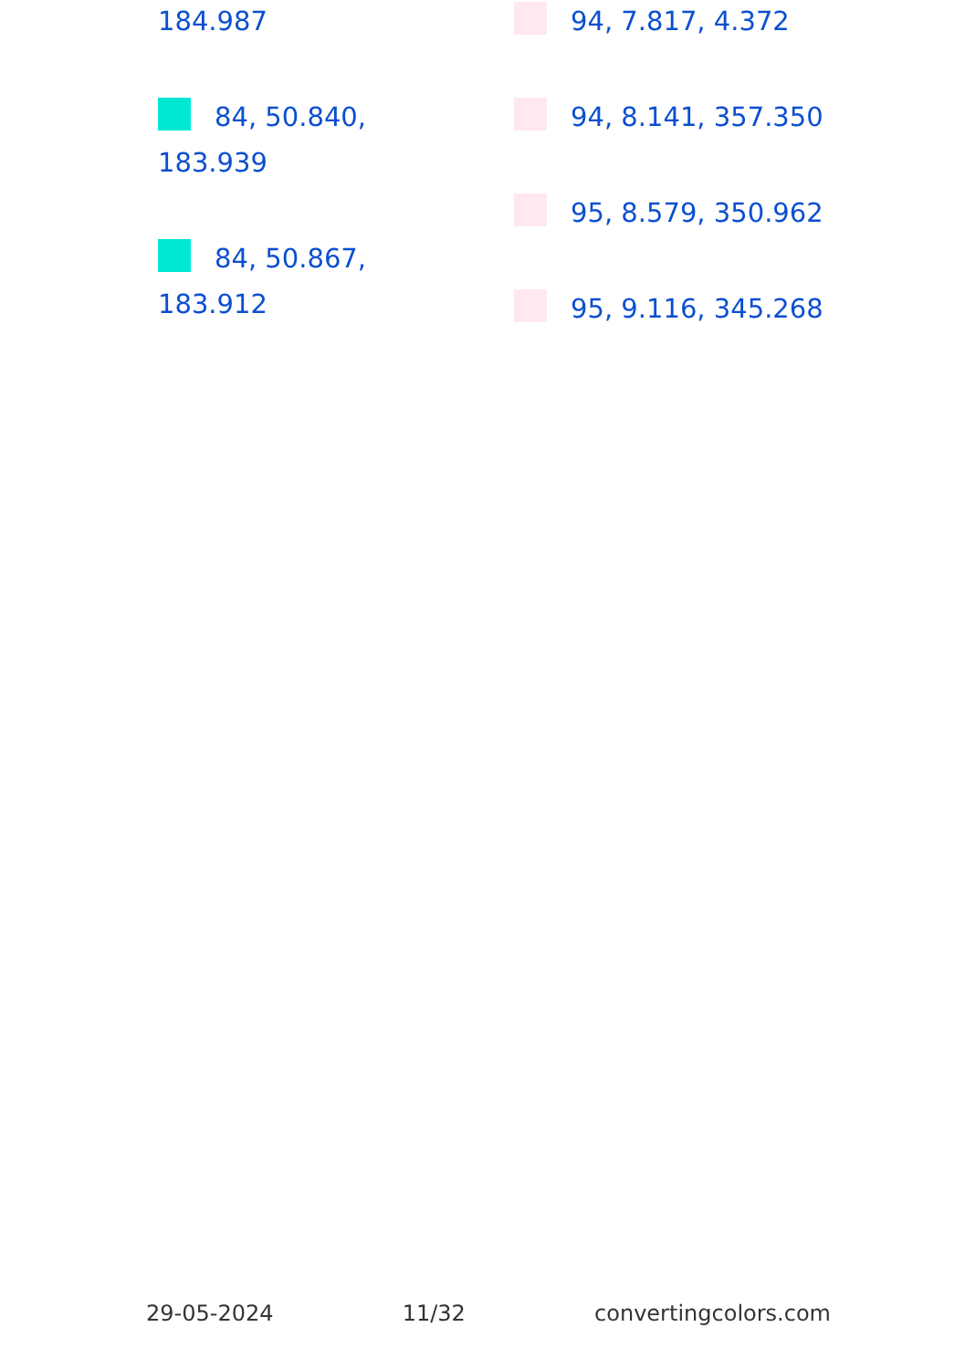184.987
84, 50.840,
183.939
84, 50.867,
183.912
94, 7.817, 4.372
94, 8.141, 357.350
95, 8.579, 350.962
95, 9.116, 345.268
29-05-2024 11/32 convertingcolors.com